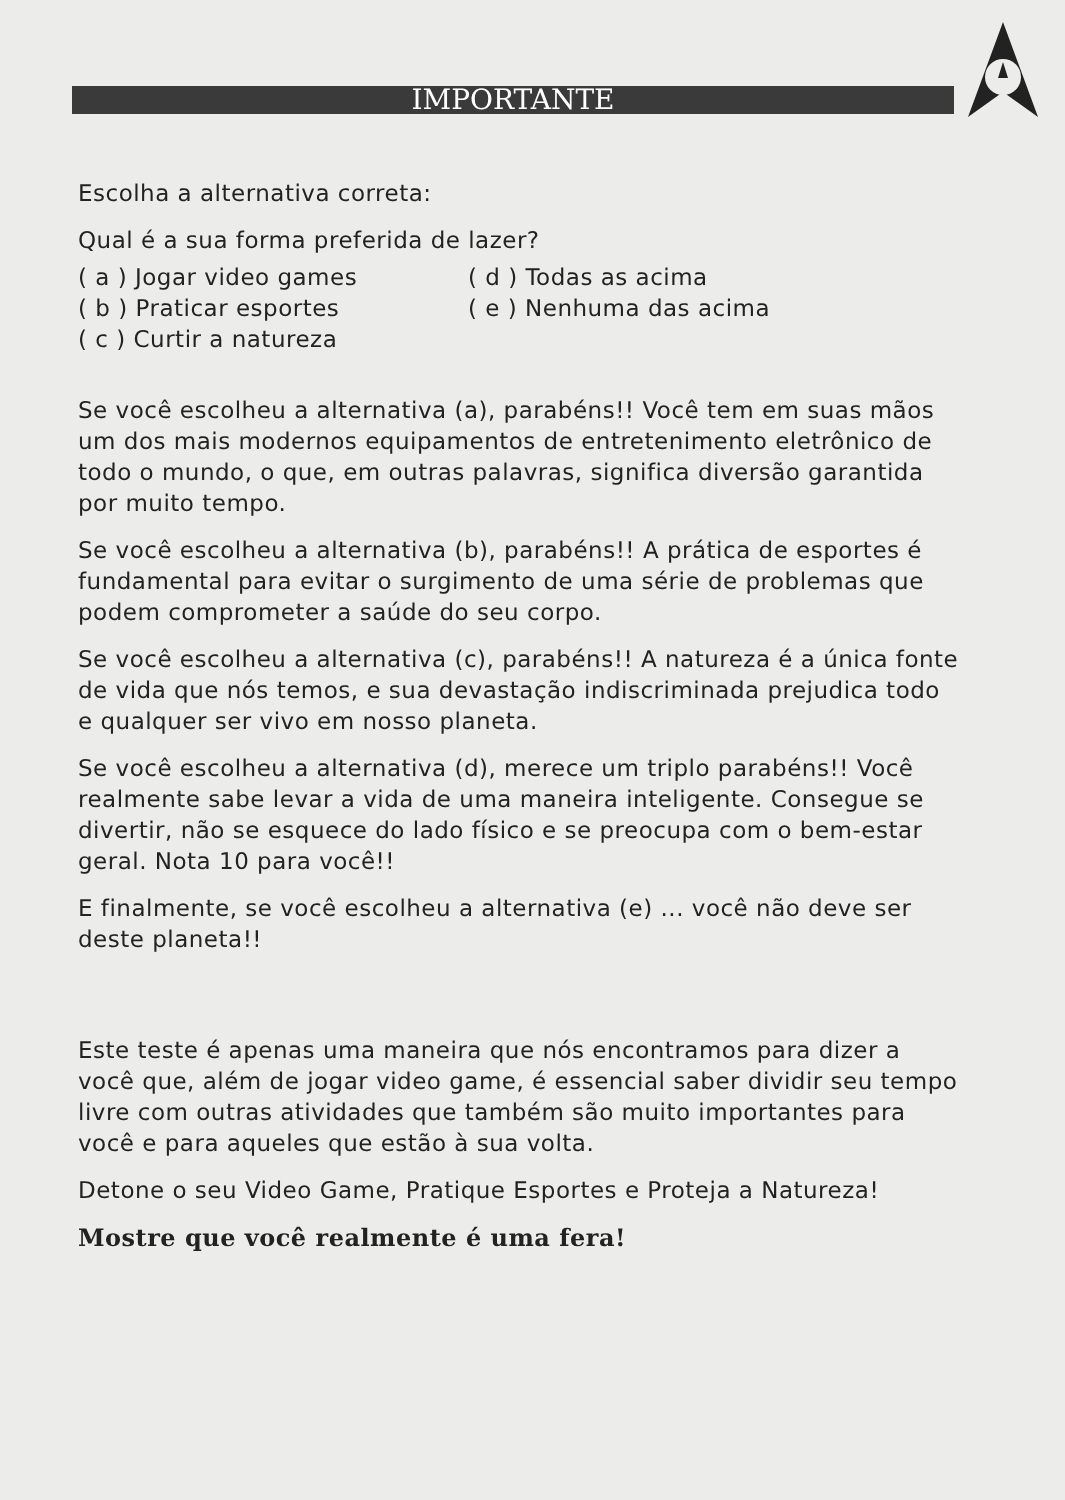IMPORTANTE
Escolha a alternativa correta:
Qual é a sua forma preferida de lazer?
( a ) Jogar video games ( d ) Todas as acima
( b ) Praticar esportes ( e ) Nenhuma das acima
( c ) Curtir a natureza
Se você escolheu a alternativa (a), parabéns!! Você tem em suas mãos um dos mais modernos equipamentos de entretenimento eletrônico de todo o mundo, o que, em outras palavras, significa diversão garantida por muito tempo.
Se você escolheu a alternativa (b), parabéns!! A prática de esportes é fundamental para evitar o surgimento de uma série de problemas que podem comprometer a saúde do seu corpo.
Se você escolheu a alternativa (c), parabéns!! A natureza é a única fonte de vida que nós temos, e sua devastação indiscriminada prejudica todo e qualquer ser vivo em nosso planeta.
Se você escolheu a alternativa (d), merece um triplo parabéns!! Você realmente sabe levar a vida de uma maneira inteligente. Consegue se divertir, não se esquece do lado físico e se preocupa com o bem-estar geral. Nota 10 para você!!
E finalmente, se você escolheu a alternativa (e) ... você não deve ser deste planeta!!
Este teste é apenas uma maneira que nós encontramos para dizer a você que, além de jogar video game, é essencial saber dividir seu tempo livre com outras atividades que também são muito importantes para você e para aqueles que estão à sua volta.
Detone o seu Video Game, Pratique Esportes e Proteja a Natureza!
Mostre que você realmente é uma fera!